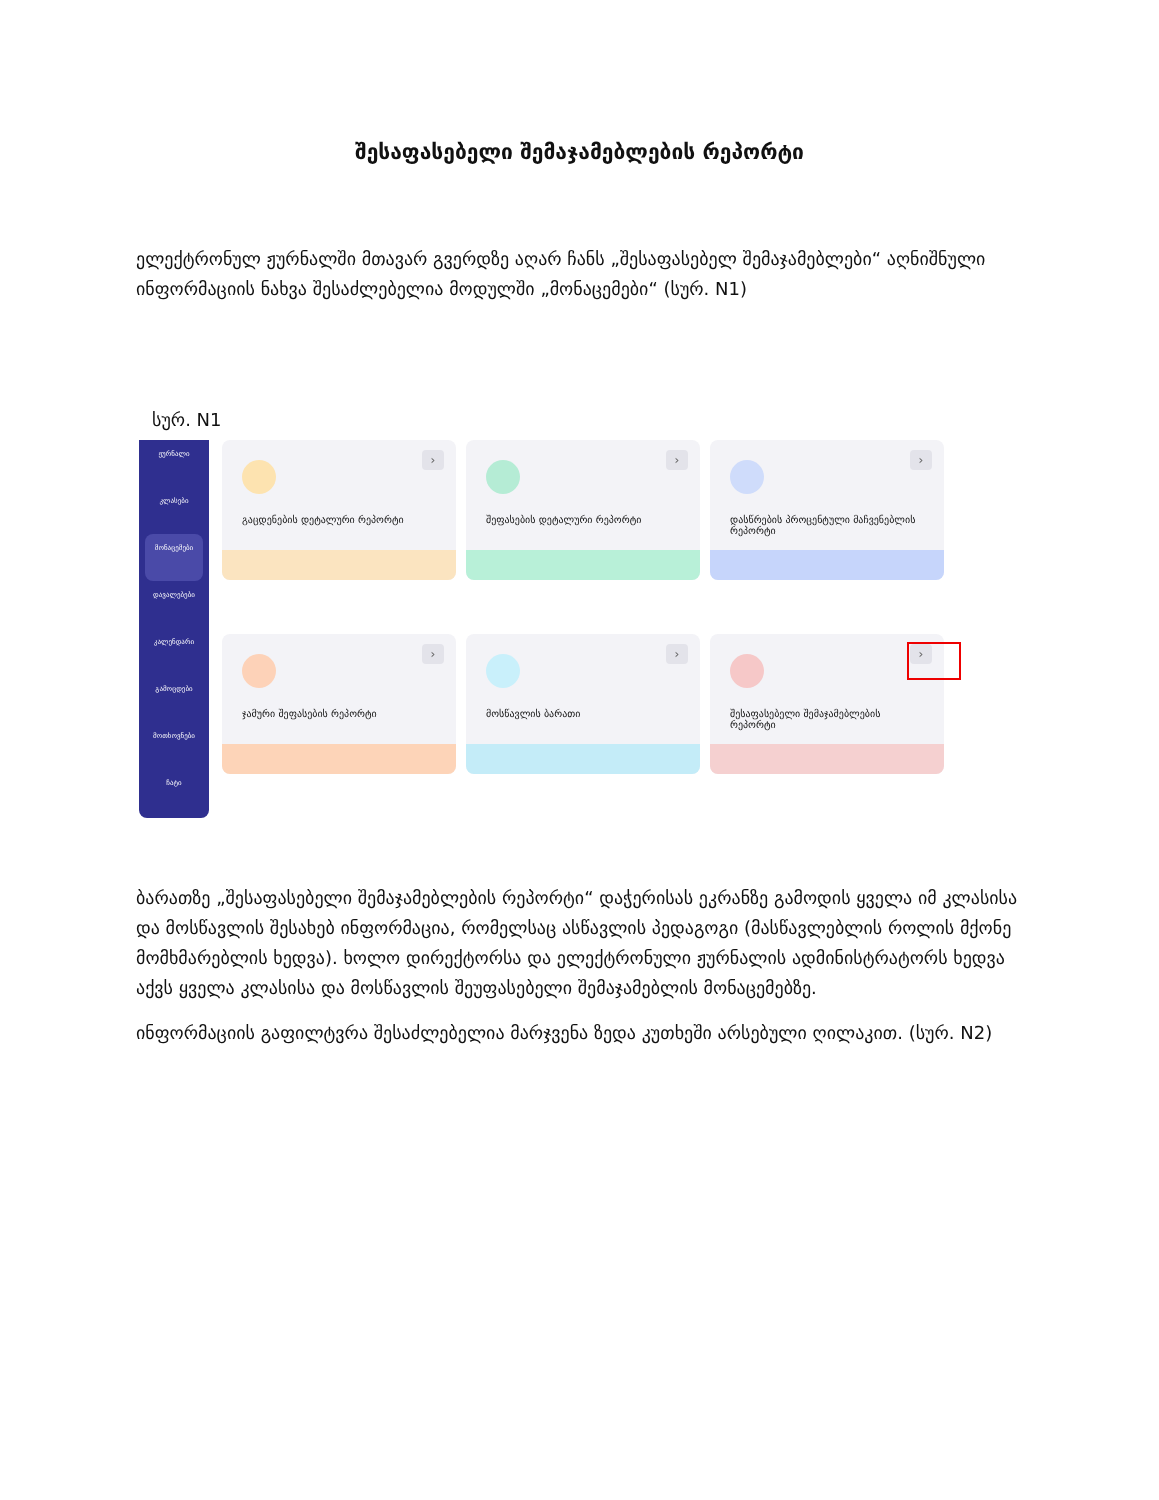შესაფასებელი შემაჯამებლების რეპორტი
ელექტრონულ ჟურნალში მთავარ გვერდზე აღარ ჩანს „შესაფასებელ შემაჯამებლები“ აღნიშნული ინფორმაციის ნახვა შესაძლებელია მოდულში „მონაცემები“ (სურ. N1)
სურ. N1
ჟურნალი
კლასები
მონაცემები
დავალებები
კალენდარი
გამოცდები
მოთხოვნები
ჩატი
გაცდენების დეტალური რეპორტი
›
შეფასების დეტალური რეპორტი
›
დასწრების პროცენტული მაჩვენებლის რეპორტი
›
ჯამური შეფასების რეპორტი
›
მოსწავლის ბარათი
›
შესაფასებელი შემაჯამებლების რეპორტი
›
ბარათზე „შესაფასებელი შემაჯამებლების რეპორტი“ დაჭერისას ეკრანზე გამოდის ყველა იმ კლასისა და მოსწავლის შესახებ ინფორმაცია, რომელსაც ასწავლის პედაგოგი (მასწავლებლის როლის მქონე მომხმარებლის ხედვა). ხოლო დირექტორსა და ელექტრონული ჟურნალის ადმინისტრატორს ხედვა აქვს ყველა კლასისა და მოსწავლის შეუფასებელი შემაჯამებლის მონაცემებზე.
ინფორმაციის გაფილტვრა შესაძლებელია მარჯვენა ზედა კუთხეში არსებული ღილაკით. (სურ. N2)